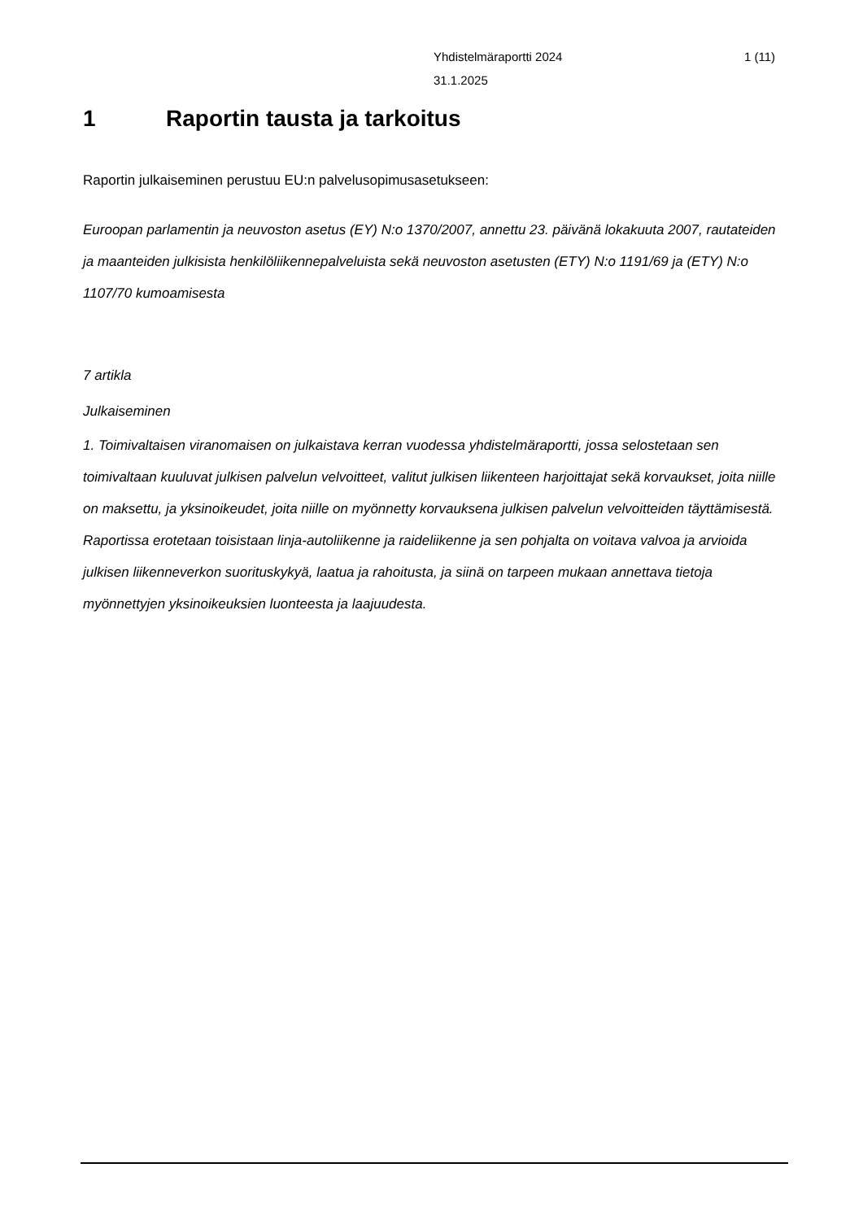Yhdistelmäraportti 2024 1 (11)
31.1.2025
1 Raportin tausta ja tarkoitus
Raportin julkaiseminen perustuu EU:n palvelusopimusasetukseen:
Euroopan parlamentin ja neuvoston asetus (EY) N:o 1370/2007, annettu 23. päivänä lokakuuta 2007, rautateiden ja maanteiden julkisista henkilöliikennepalveluista sekä neuvoston asetusten (ETY) N:o 1191/69 ja (ETY) N:o 1107/70 kumoamisesta
7 artikla
Julkaiseminen
1. Toimivaltaisen viranomaisen on julkaistava kerran vuodessa yhdistelmäraportti, jossa selostetaan sen toimivaltaan kuuluvat julkisen palvelun velvoitteet, valitut julkisen liikenteen harjoittajat sekä korvaukset, joita niille on maksettu, ja yksinoikeudet, joita niille on myönnetty korvauksena julkisen palvelun velvoitteiden täyttämisestä. Raportissa erotetaan toisistaan linja-autoliikenne ja raideliikenne ja sen pohjalta on voitava valvoa ja arvioida julkisen liikenneverkon suorituskykyä, laatua ja rahoitusta, ja siinä on tarpeen mukaan annettava tietoja myönnettyjen yksinoikeuksien luonteesta ja laajuudesta.